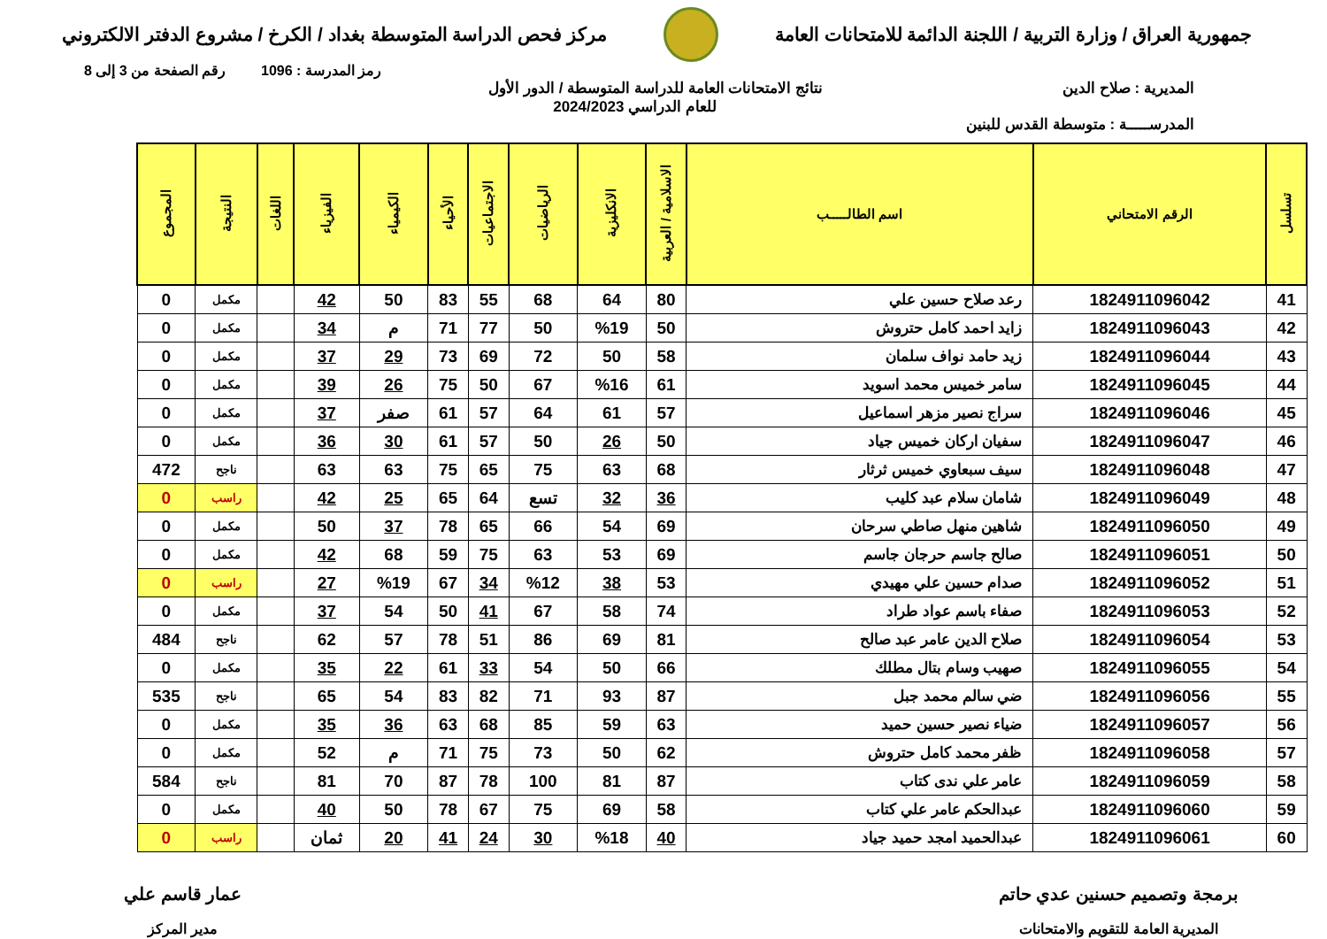جمهورية العراق / وزارة التربية / اللجنة الدائمة للامتحانات العامة
مركز فحص الدراسة المتوسطة بغداد / الكرخ / مشروع الدفتر الالكتروني
رمز المدرسة : 1096 رقم الصفحة من 3 إلى 8
المديرية : صلاح الدين
المدرســـــة : متوسطة القدس للبنين
نتائج الامتحانات العامة للدراسة المتوسطة / الدور الأول
للعام الدراسي 2024/2023
| تسلسل | الرقم الامتحاني | اسم الطالـــــب | الاسلامية / العربية | الانكليزية | الرياضيات | الاجتماعيات | الأحياء | الكيمياء | الفيزياء | اللغات | النتيجة | المجموع |
| --- | --- | --- | --- | --- | --- | --- | --- | --- | --- | --- | --- | --- |
| 41 | 1824911096042 | رعد صلاح حسين علي | 80 | 64 | 68 | 55 | 83 | 50 | 42 | | مكمل | 0 |
| 42 | 1824911096043 | زايد احمد كامل حتروش | 50 | %19 | 50 | 77 | 71 | م | 34 | | مكمل | 0 |
| 43 | 1824911096044 | زيد حامد نواف سلمان | 58 | 50 | 72 | 69 | 73 | 29 | 37 | | مكمل | 0 |
| 44 | 1824911096045 | سامر خميس محمد اسويد | 61 | %16 | 67 | 50 | 75 | 26 | 39 | | مكمل | 0 |
| 45 | 1824911096046 | سراج نصير مزهر اسماعيل | 57 | 61 | 64 | 57 | 61 | صفر | 37 | | مكمل | 0 |
| 46 | 1824911096047 | سفيان اركان خميس جياد | 50 | 26 | 50 | 57 | 61 | 30 | 36 | | مكمل | 0 |
| 47 | 1824911096048 | سيف سبعاوي خميس ثرثار | 68 | 63 | 75 | 65 | 75 | 63 | 63 | | ناجح | 472 |
| 48 | 1824911096049 | شامان سلام عبد كليب | 36 | 32 | تسع | 64 | 65 | 25 | 42 | | راسب | 0 |
| 49 | 1824911096050 | شاهين منهل صاطي سرحان | 69 | 54 | 66 | 65 | 78 | 37 | 50 | | مكمل | 0 |
| 50 | 1824911096051 | صالح جاسم حرجان جاسم | 69 | 53 | 63 | 75 | 59 | 68 | 42 | | مكمل | 0 |
| 51 | 1824911096052 | صدام حسين علي مهيدي | 53 | 38 | %12 | 34 | 67 | %19 | 27 | | راسب | 0 |
| 52 | 1824911096053 | صفاء باسم عواد طراد | 74 | 58 | 67 | 41 | 50 | 54 | 37 | | مكمل | 0 |
| 53 | 1824911096054 | صلاح الدين عامر عبد صالح | 81 | 69 | 86 | 51 | 78 | 57 | 62 | | ناجح | 484 |
| 54 | 1824911096055 | صهيب وسام بتال مطلك | 66 | 50 | 54 | 33 | 61 | 22 | 35 | | مكمل | 0 |
| 55 | 1824911096056 | ضي سالم محمد جبل | 87 | 93 | 71 | 82 | 83 | 54 | 65 | | ناجح | 535 |
| 56 | 1824911096057 | ضياء نصير حسين حميد | 63 | 59 | 85 | 68 | 63 | 36 | 35 | | مكمل | 0 |
| 57 | 1824911096058 | ظفر محمد كامل حتروش | 62 | 50 | 73 | 75 | 71 | م | 52 | | مكمل | 0 |
| 58 | 1824911096059 | عامر علي ندى كتاب | 87 | 81 | 100 | 78 | 87 | 70 | 81 | | ناجح | 584 |
| 59 | 1824911096060 | عبدالحكم عامر علي كتاب | 58 | 69 | 75 | 67 | 78 | 50 | 40 | | مكمل | 0 |
| 60 | 1824911096061 | عبدالحميد امجد حميد جياد | 40 | %18 | 30 | 24 | 41 | 20 | ثمان | | راسب | 0 |
برمجة وتصميم حسنين عدي حاتم
المديرية العامة للتقويم والامتحانات
عمار قاسم علي
مدير المركز